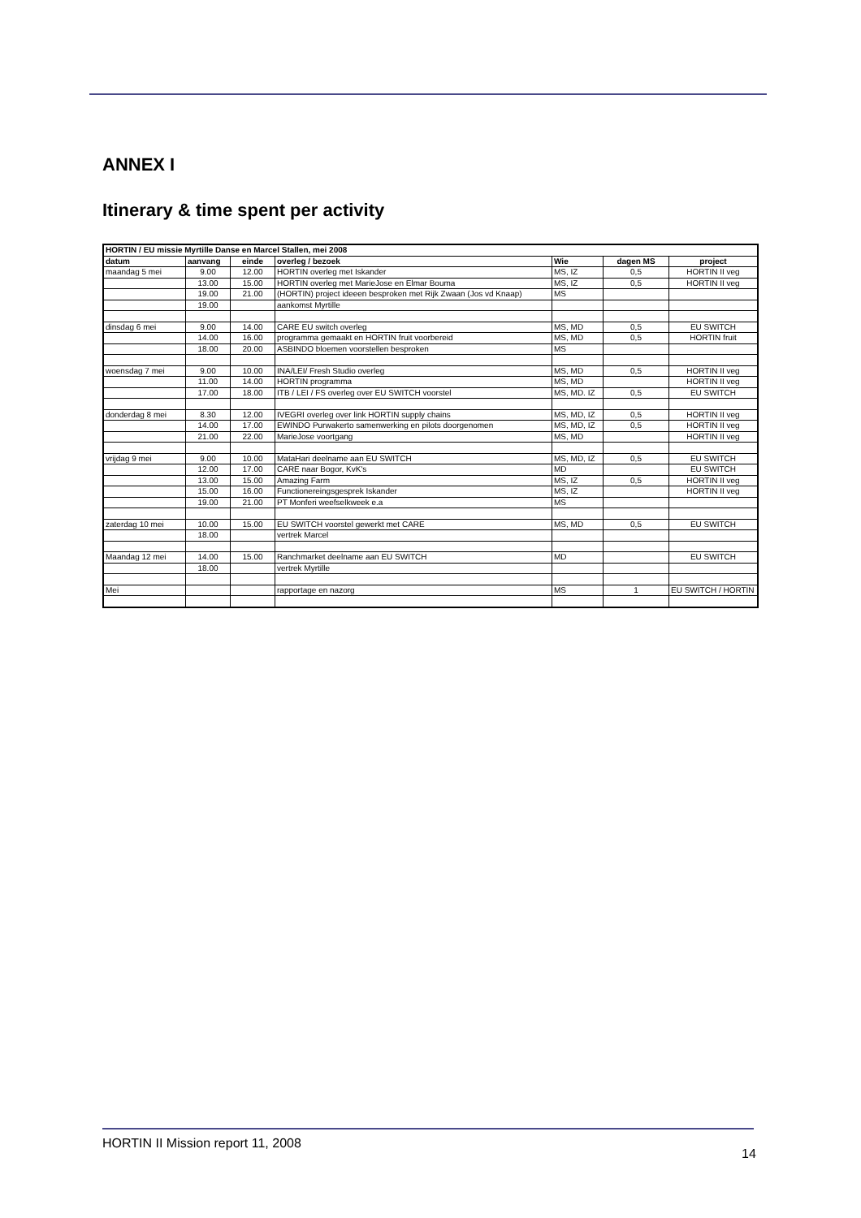ANNEX I
Itinerary & time spent per activity
| HORTIN / EU missie Myrtille Danse en Marcel Stallen, mei 2008 | | | | | | |
| --- | --- | --- | --- | --- | --- | --- |
| datum | aanvang | einde | overleg / bezoek | Wie | dagen MS | project |
| maandag 5 mei | 9.00 | 12.00 | HORTIN overleg met Iskander | MS, IZ | 0,5 | HORTIN II veg |
| | 13.00 | 15.00 | HORTIN overleg met MarieJose en Elmar Bouma | MS, IZ | 0,5 | HORTIN II veg |
| | 19.00 | 21.00 | (HORTIN) project ideeen besproken met Rijk Zwaan (Jos vd Knaap) | MS | | |
| | 19.00 | | aankomst Myrtille | | | |
| dinsdag 6 mei | 9.00 | 14.00 | CARE EU switch overleg | MS, MD | 0,5 | EU SWITCH |
| | 14.00 | 16.00 | programma gemaakt en HORTIN fruit voorbereid | MS, MD | 0,5 | HORTIN fruit |
| | 18.00 | 20.00 | ASBINDO bloemen voorstellen besproken | MS | | |
| woensdag 7 mei | 9.00 | 10.00 | INA/LEI/ Fresh Studio overleg | MS, MD | 0,5 | HORTIN II veg |
| | 11.00 | 14.00 | HORTIN programma | MS, MD | | HORTIN II veg |
| | 17.00 | 18.00 | ITB / LEI / FS overleg over EU SWITCH voorstel | MS, MD. IZ | 0,5 | EU SWITCH |
| donderdag 8 mei | 8.30 | 12.00 | IVEGRI overleg over link HORTIN supply chains | MS, MD, IZ | 0,5 | HORTIN II veg |
| | 14.00 | 17.00 | EWINDO Purwakerto samenwerking en pilots doorgenomen | MS, MD, IZ | 0,5 | HORTIN II veg |
| | 21.00 | 22.00 | MarieJose voortgang | MS, MD | | HORTIN II veg |
| vrijdag 9 mei | 9.00 | 10.00 | MataHari deelname aan EU SWITCH | MS, MD, IZ | 0,5 | EU SWITCH |
| | 12.00 | 17.00 | CARE naar Bogor, KvK's | MD | | EU SWITCH |
| | 13.00 | 15.00 | Amazing Farm | MS, IZ | 0,5 | HORTIN II veg |
| | 15.00 | 16.00 | Functionereingsgesprek Iskander | MS, IZ | | HORTIN II veg |
| | 19.00 | 21.00 | PT Monferi weefselkweek e.a | MS | | |
| zaterdag 10 mei | 10.00 | 15.00 | EU SWITCH voorstel gewerkt met CARE | MS, MD | 0,5 | EU SWITCH |
| | 18.00 | | vertrek Marcel | | | |
| Maandag 12 mei | 14.00 | 15.00 | Ranchmarket deelname aan EU SWITCH | MD | | EU SWITCH |
| | 18.00 | | vertrek Myrtille | | | |
| Mei | | | rapportage en nazorg | MS | 1 | EU SWITCH / HORTIN |
HORTIN II Mission report 11, 2008
14